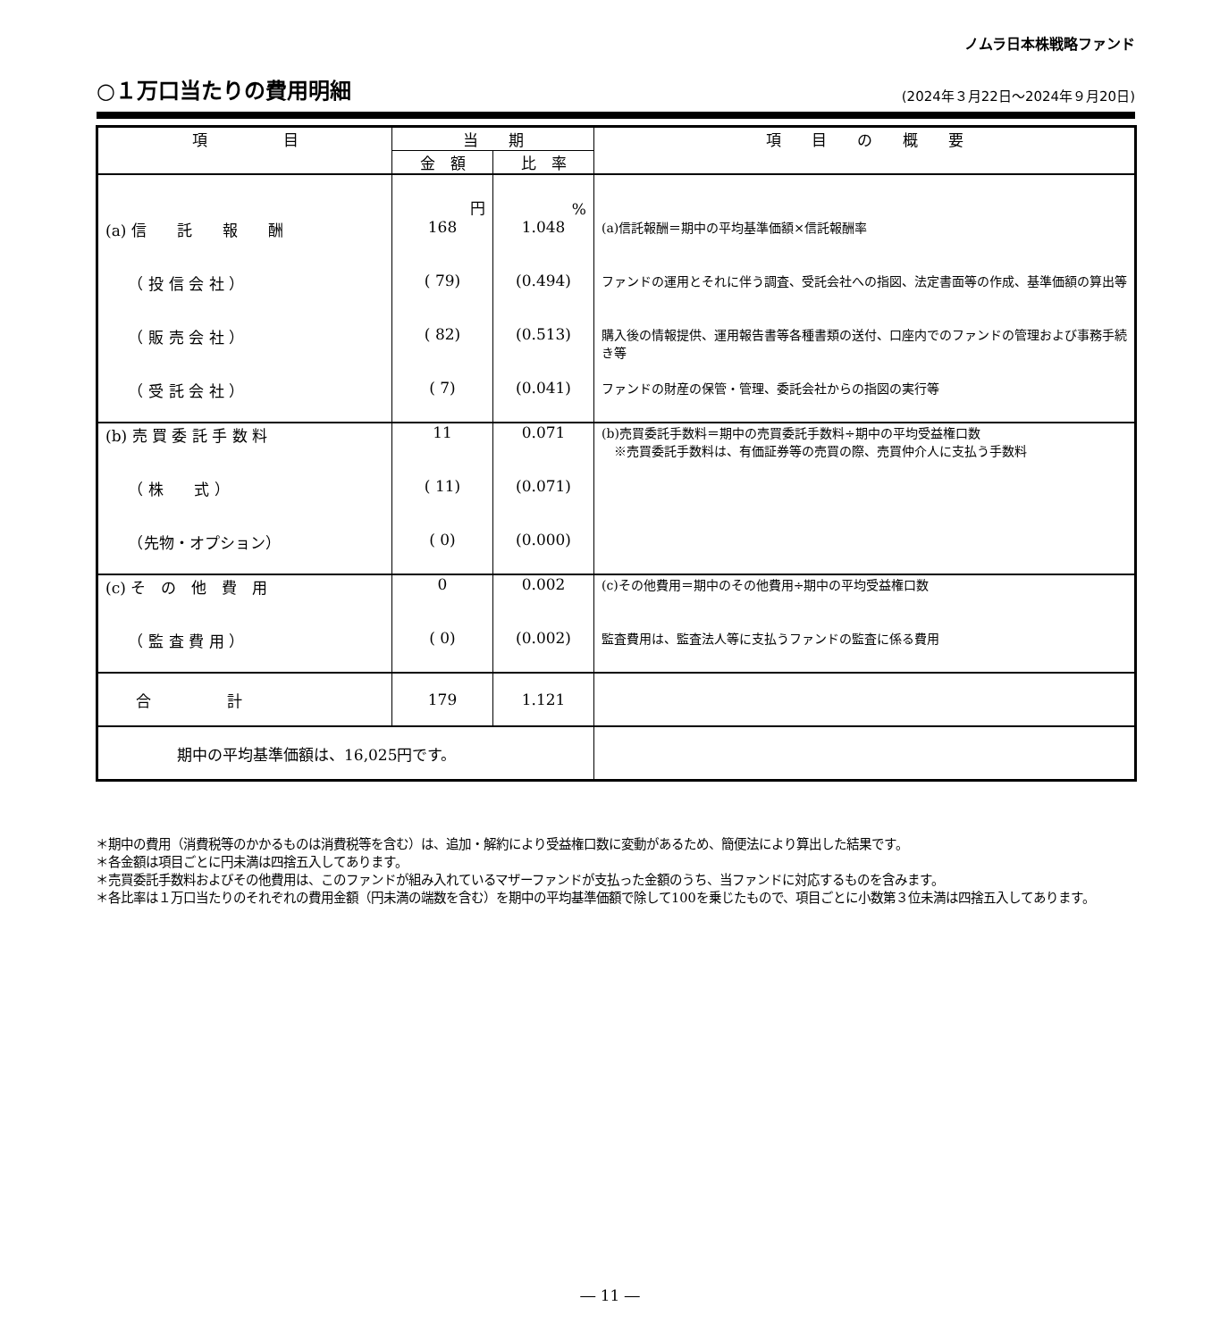ノムラ日本株戦略ファンド
○１万口当たりの費用明細
(2024年３月22日～2024年９月20日)
| 項 目 | 当 期 | | 項 目 の 概 要 |
| --- | --- | --- | --- |
| | 金 額 | 比 率 | |
| | 円 | % | |
| (a) 信 託 報 酬 | 168 | 1.048 | (a)信託報酬＝期中の平均基準価額×信託報酬率 |
| （ 投 信 会 社 ） | ( 79) | (0.494) | ファンドの運用とそれに伴う調査、受託会社への指図、法定書面等の作成、基準価額の算出等 |
| （ 販 売 会 社 ） | ( 82) | (0.513) | 購入後の情報提供、運用報告書等各種書類の送付、口座内でのファンドの管理および事務手続き等 |
| （ 受 託 会 社 ） | ( 7) | (0.041) | ファンドの財産の保管・管理、委託会社からの指図の実行等 |
| (b) 売 買 委 託 手 数 料 | 11 | 0.071 | (b)売買委託手数料＝期中の売買委託手数料÷期中の平均受益権口数 ※売買委託手数料は、有価証券等の売買の際、売買仲介人に支払う手数料 |
| （ 株 式 ） | ( 11) | (0.071) | |
| （先物・オプション） | ( 0) | (0.000) | |
| (c) そ の 他 費 用 | 0 | 0.002 | (c)その他費用＝期中のその他費用÷期中の平均受益権口数 |
| （ 監 査 費 用 ） | ( 0) | (0.002) | 監査費用は、監査法人等に支払うファンドの監査に係る費用 |
| 合 計 | 179 | 1.121 | |
| 期中の平均基準価額は、16,025円です。 | | | |
＊期中の費用（消費税等のかかるものは消費税等を含む）は、追加・解約により受益権口数に変動があるため、簡便法により算出した結果です。
＊各金額は項目ごとに円未満は四捨五入してあります。
＊売買委託手数料およびその他費用は、このファンドが組み入れているマザーファンドが支払った金額のうち、当ファンドに対応するものを含みます。
＊各比率は１万口当たりのそれぞれの費用金額（円未満の端数を含む）を期中の平均基準価額で除して100を乗じたもので、項目ごとに小数第３位未満は四捨五入してあります。
― 11 ―